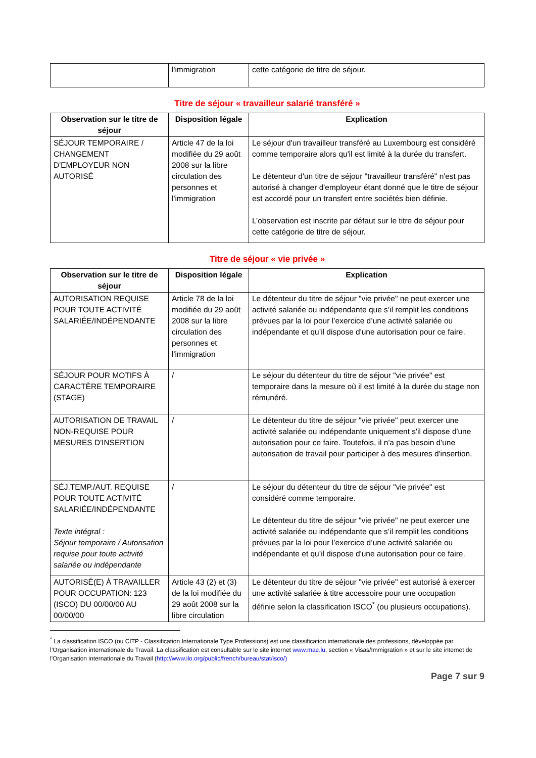| | l'immigration | cette catégorie de titre de séjour. |
Titre de séjour « travailleur salarié transféré »
| Observation sur le titre de séjour | Disposition légale | Explication |
| --- | --- | --- |
| SÉJOUR TEMPORAIRE / CHANGEMENT D'EMPLOYEUR NON AUTORISÉ | Article 47 de la loi modifiée du 29 août 2008 sur la libre circulation des personnes et l'immigration | Le séjour d'un travailleur transféré au Luxembourg est considéré comme temporaire alors qu'il est limité à la durée du transfert. Le détenteur d'un titre de séjour "travailleur transféré" n'est pas autorisé à changer d'employeur étant donné que le titre de séjour est accordé pour un transfert entre sociétés bien définie. L’observation est inscrite par défaut sur le titre de séjour pour cette catégorie de titre de séjour. |
Titre de séjour « vie privée »
| Observation sur le titre de séjour | Disposition légale | Explication |
| --- | --- | --- |
| AUTORISATION REQUISE POUR TOUTE ACTIVITÉ SALARIÉE/INDÉPENDANTE | Article 78 de la loi modifiée du 29 août 2008 sur la libre circulation des personnes et l'immigration | Le détenteur du titre de séjour "vie privée" ne peut exercer une activité salariée ou indépendante que s’il remplit les conditions prévues par la loi pour l’exercice d’une activité salariée ou indépendante et qu’il dispose d'une autorisation pour ce faire. |
| SÉJOUR POUR MOTIFS À CARACTÈRE TEMPORAIRE (STAGE) | / | Le séjour du détenteur du titre de séjour "vie privée" est temporaire dans la mesure où il est limité à la durée du stage non rémunéré. |
| AUTORISATION DE TRAVAIL NON-REQUISE POUR MESURES D'INSERTION | / | Le détenteur du titre de séjour "vie privée" peut exercer une activité salariée ou indépendante uniquement s'il dispose d'une autorisation pour ce faire. Toutefois, il n'a pas besoin d'une autorisation de travail pour participer à des mesures d'insertion. |
| SÉJ.TEMP./AUT. REQUISE POUR TOUTE ACTIVITÉ SALARIÉE/INDÉPENDANTE Texte intégral : Séjour temporaire / Autorisation requise pour toute activité salariée ou indépendante | / | Le séjour du détenteur du titre de séjour "vie privée" est considéré comme temporaire. Le détenteur du titre de séjour "vie privée" ne peut exercer une activité salariée ou indépendante que s’il remplit les conditions prévues par la loi pour l’exercice d’une activité salariée ou indépendante et qu’il dispose d'une autorisation pour ce faire. |
| AUTORISÉ(E) À TRAVAILLER POUR OCCUPATION: 123 (ISCO) DU 00/00/00 AU 00/00/00 | Article 43 (2) et (3) de la loi modifiée du 29 août 2008 sur la libre circulation | Le détenteur du titre de séjour "vie privée" est autorisé à exercer une activité salariée à titre accessoire pour une occupation définie selon la classification ISCO<sup>*</sup> (ou plusieurs occupations). |
<sup>*</sup> La classification ISCO (ou CITP - Classification Internationale Type Professions) est une classification internationale des professions, développée par l’Organisation internationale du Travail. La classification est consultable sur le site internet www.mae.lu, section « Visas/Immigration » et sur le site internet de l'Organisation internationale du Travail (http://www.ilo.org/public/french/bureau/stat/isco/)
Page 7 sur 9